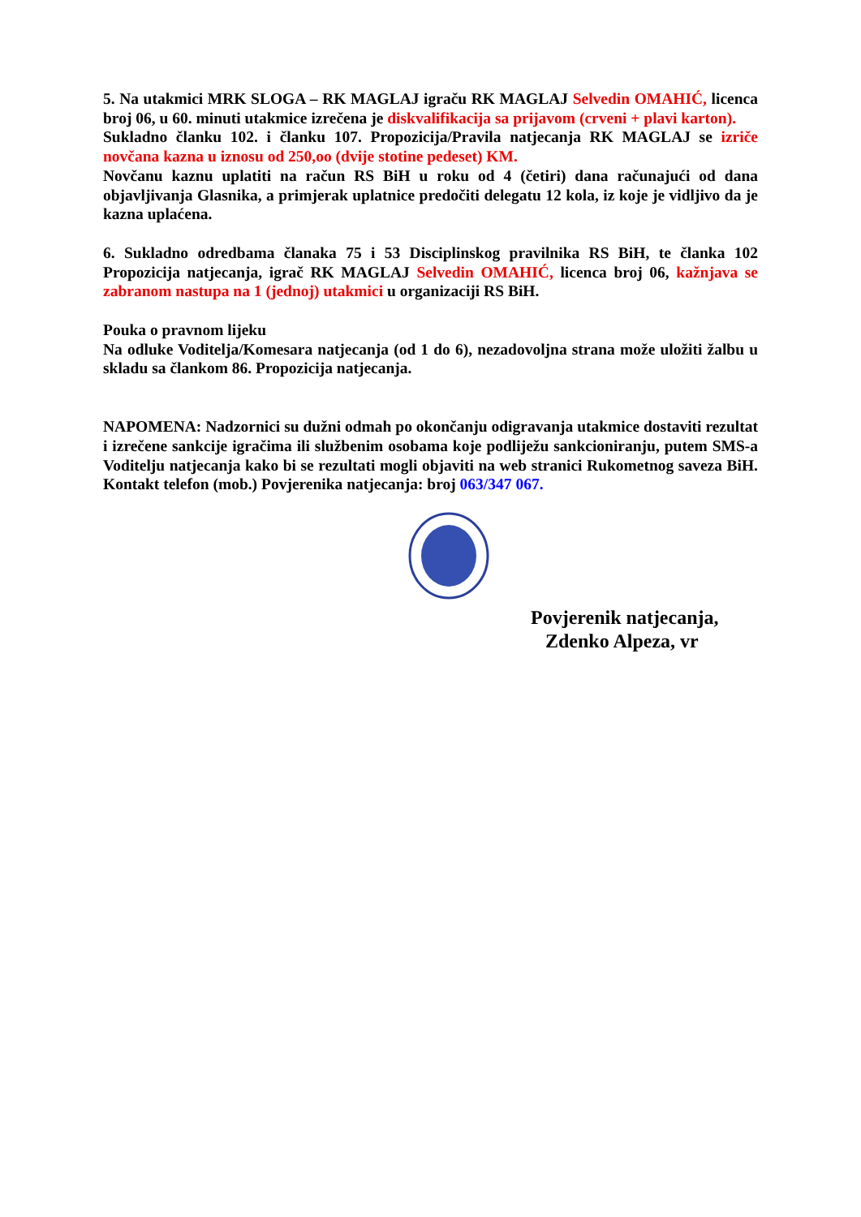5. Na utakmici MRK SLOGA – RK MAGLAJ igraču RK MAGLAJ Selvedin OMAHIĆ, licenca broj 06, u 60. minuti utakmice izrečena je diskvalifikacija sa prijavom (crveni + plavi karton).
Sukladno članku 102. i članku 107. Propozicija/Pravila natjecanja RK MAGLAJ se izriče novčana kazna u iznosu od 250,oo (dvije stotine pedeset) KM.
Novčanu kaznu uplatiti na račun RS BiH u roku od 4 (četiri) dana računajući od dana objavljivanja Glasnika, a primjerak uplatnice predočiti delegatu 12 kola, iz koje je vidljivo da je kazna uplaćena.
6. Sukladno odredbama članaka 75 i 53 Disciplinskog pravilnika RS BiH, te članka 102 Propozicija natjecanja, igrač RK MAGLAJ Selvedin OMAHIĆ, licenca broj 06, kažnjava se zabranom nastupa na 1 (jednoj) utakmici u organizaciji RS BiH.
Pouka o pravnom lijeku
Na odluke Voditelja/Komesara natjecanja (od 1 do 6), nezadovoljna strana može uložiti žalbu u skladu sa člankom 86. Propozicija natjecanja.
NAPOMENA: Nadzornici su dužni odmah po okončanju odigravanja utakmice dostaviti rezultat i izrečene sankcije igračima ili službenim osobama koje podliježu sankcioniranju, putem SMS-a Voditelju natjecanja kako bi se rezultati mogli objaviti na web stranici Rukometnog saveza BiH. Kontakt telefon (mob.) Povjerenika natjecanja: broj 063/347 067.
Povjerenik natjecanja,
Zdenko Alpeza, vr